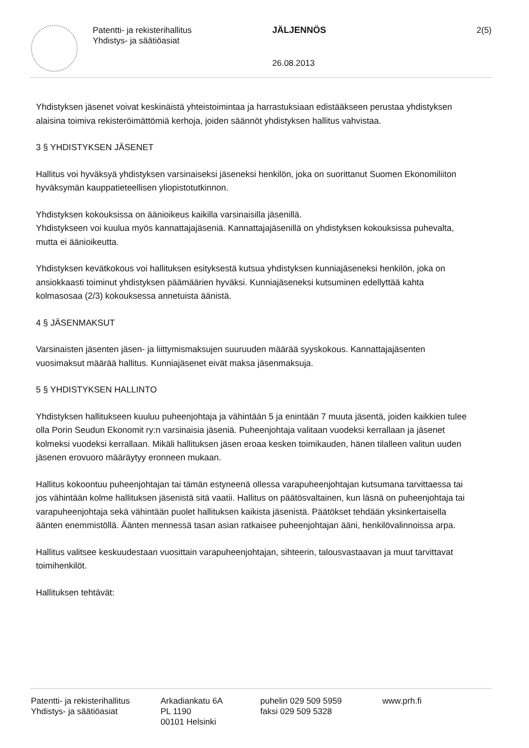Patentti- ja rekisterihallitus
Yhdistys- ja säätiöasiat
JÄLJENNÖS
26.08.2013
2(5)
Yhdistyksen jäsenet voivat keskinäistä yhteistoimintaa ja harrastuksiaan edistääkseen perustaa yhdistyksen alaisina toimiva rekisteröimättömiä kerhoja, joiden säännöt yhdistyksen hallitus vahvistaa.
3 § YHDISTYKSEN JÄSENET
Hallitus voi hyväksyä yhdistyksen varsinaiseksi jäseneksi henkilön, joka on suorittanut Suomen Ekonomiliiton hyväksymän kauppatieteellisen yliopistotutkinnon.
Yhdistyksen kokouksissa on äänioikeus kaikilla varsinaisilla jäsenillä.
Yhdistykseen voi kuulua myös kannattajajäseniä. Kannattajajäsenillä on yhdistyksen kokouksissa puhevalta, mutta ei äänioikeutta.
Yhdistyksen kevätkokous voi hallituksen esityksestä kutsua yhdistyksen kunniajäseneksi henkilön, joka on ansiokkaasti toiminut yhdistyksen päämäärien hyväksi. Kunniajäseneksi kutsuminen edellyttää kahta kolmasosaa (2/3) kokouksessa annetuista äänistä.
4 § JÄSENMAKSUT
Varsinaisten jäsenten jäsen- ja liittymismaksujen suuruuden määrää syyskokous. Kannattajajäsenten vuosimaksut määrää hallitus. Kunniajäsenet eivät maksa jäsenmaksuja.
5 § YHDISTYKSEN HALLINTO
Yhdistyksen hallitukseen kuuluu puheenjohtaja ja vähintään 5 ja enintään 7 muuta jäsentä, joiden kaikkien tulee olla Porin Seudun Ekonomit ry:n varsinaisia jäseniä. Puheenjohtaja valitaan vuodeksi kerrallaan ja jäsenet kolmeksi vuodeksi kerrallaan. Mikäli hallituksen jäsen eroaa kesken toimikauden, hänen tilalleen valitun uuden jäsenen erovuoro määräytyy eronneen mukaan.
Hallitus kokoontuu puheenjohtajan tai tämän estyneenä ollessa varapuheenjohtajan kutsumana tarvittaessa tai jos vähintään kolme hallituksen jäsenistä sitä vaatii. Hallitus on päätösvaltainen, kun läsnä on puheenjohtaja tai varapuheenjohtaja sekä vähintään puolet hallituksen kaikista jäsenistä. Päätökset tehdään yksinkertaisella äänten enemmistöllä. Äänten mennessä tasan asian ratkaisee puheenjohtajan ääni, henkilövalinnoissa arpa.
Hallitus valitsee keskuudestaan vuosittain varapuheenjohtajan, sihteerin, talousvastaavan ja muut tarvittavat toimihenkilöt.
Hallituksen tehtävät:
Patentti- ja rekisterihallitus
Yhdistys- ja säätiöasiat
Arkadiankatu 6A
PL 1190
00101 Helsinki
puhelin 029 509 5959
faksi 029 509 5328
www.prh.fi